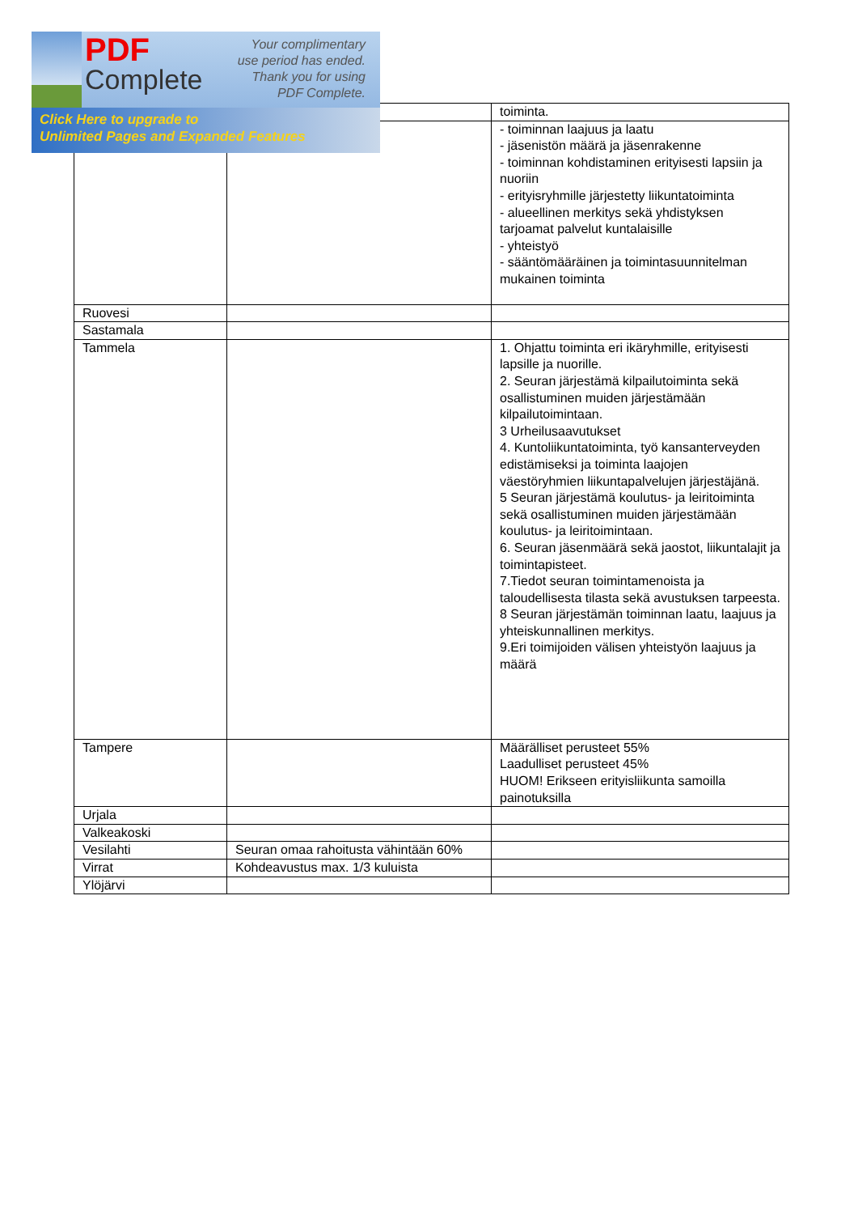PDF
Complete
Your complimentary use period has ended. Thank you for using PDF Complete.
Click Here to upgrade to
Unlimited Pages and Expanded Features
| | | toiminta. |
| | | - toiminnan laajuus ja laatu - jäsenistön määrä ja jäsenrakenne - toiminnan kohdistaminen erityisesti lapsiin ja nuoriin - erityisryhmille järjestetty liikuntatoiminta - alueellinen merkitys sekä yhdistyksen tarjoamat palvelut kuntalaisille - yhteistyö - sääntömääräinen ja toimintasuunnitelman mukainen toiminta |
| Ruovesi | | |
| Sastamala | | |
| Tammela | | 1. Ohjattu toiminta eri ikäryhmille, erityisesti lapsille ja nuorille. 2. Seuran järjestämä kilpailutoiminta sekä osallistuminen muiden järjestämään kilpailutoimintaan. 3 Urheilusaavutukset 4. Kuntoliikuntatoiminta, työ kansanterveyden edistämiseksi ja toiminta laajojen väestöryhmien liikuntapalvelujen järjestäjänä. 5 Seuran järjestämä koulutus- ja leiritoiminta sekä osallistuminen muiden järjestämään koulutus- ja leiritoimintaan. 6. Seuran jäsenmäärä sekä jaostot, liikuntalajit ja toimintapisteet. 7.Tiedot seuran toimintamenoista ja taloudellisesta tilasta sekä avustuksen tarpeesta. 8 Seuran järjestämän toiminnan laatu, laajuus ja yhteiskunnallinen merkitys. 9.Eri toimijoiden välisen yhteistyön laajuus ja määrä |
| Tampere | | Määrälliset perusteet 55% Laadulliset perusteet 45% HUOM! Erikseen erityisliikunta samoilla painotuksilla |
| Urjala | | |
| Valkeakoski | | |
| Vesilahti | Seuran omaa rahoitusta vähintään 60% | |
| Virrat | Kohdeavustus max. 1/3 kuluista | |
| Ylöjärvi | | |